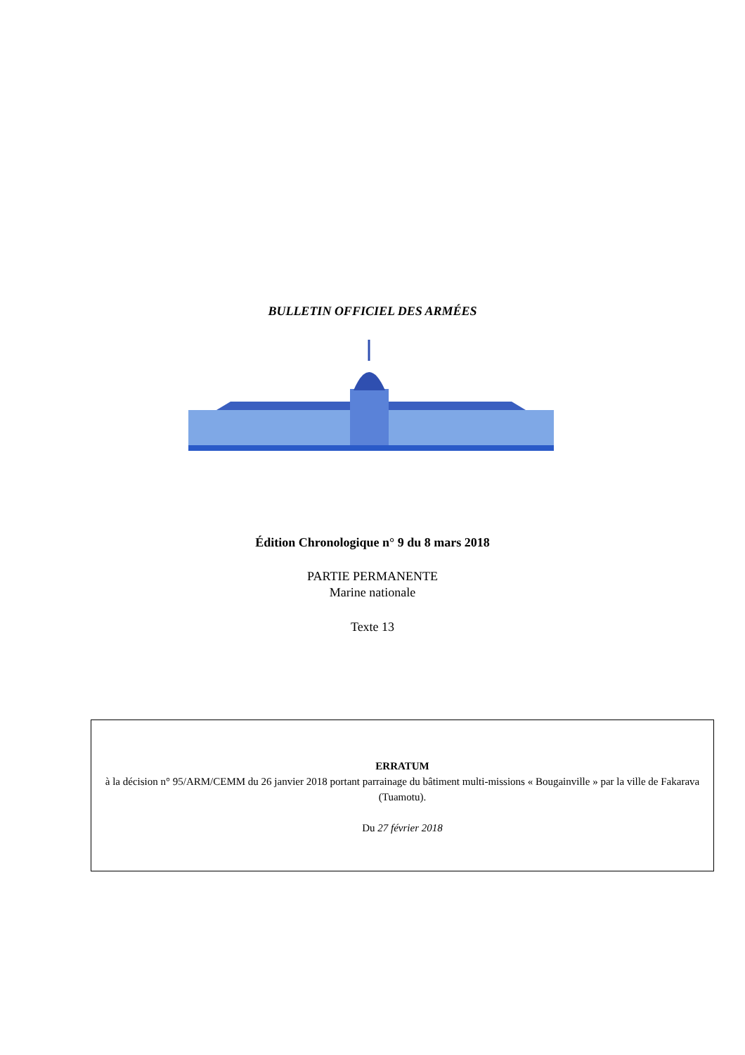BULLETIN OFFICIEL DES ARMÉES
Édition Chronologique n° 9 du 8 mars 2018
PARTIE PERMANENTE
Marine nationale
Texte 13
ERRATUM
à la décision n° 95/ARM/CEMM du 26 janvier 2018 portant parrainage du bâtiment multi-missions « Bougainville » par la ville de Fakarava (Tuamotu).
Du 27 février 2018